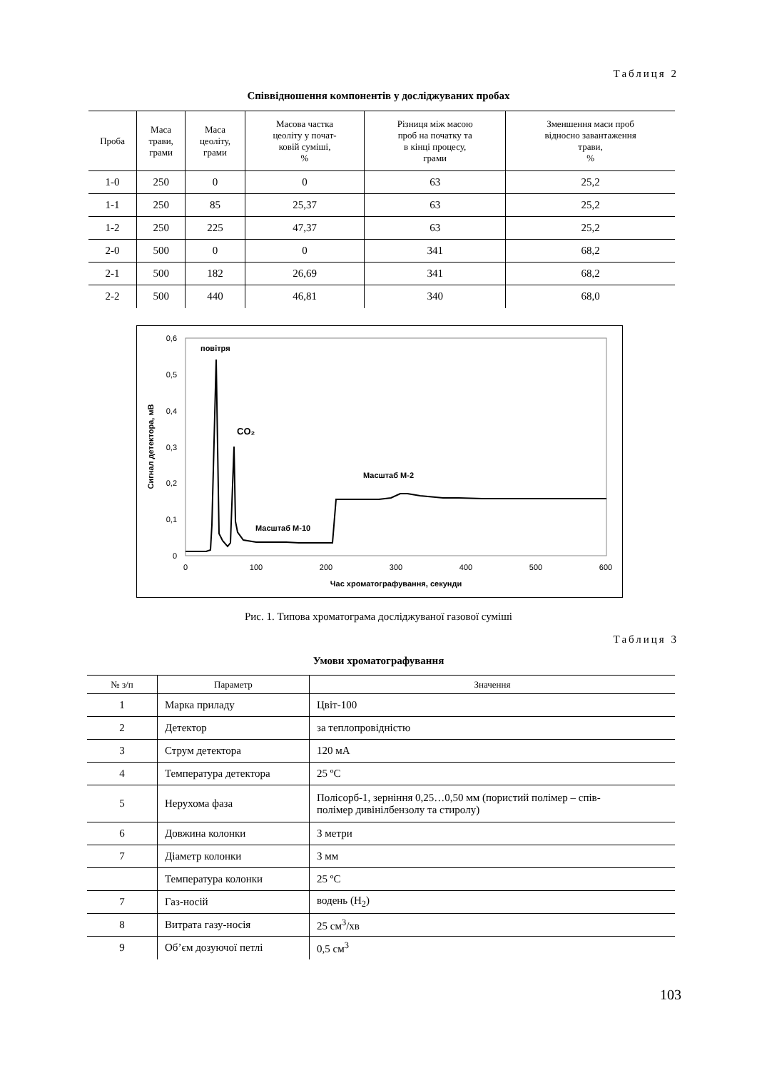Таблиця 2
Співвідношення компонентів у досліджуваних пробах
| Проба | Маса трави, грами | Маса цеоліту, грами | Масова частка цеоліту у почат- ковій суміші, % | Різниця між масою проб на початку та в кінці процесу, грами | Зменшення маси проб відносно завантаження трави, % |
| --- | --- | --- | --- | --- | --- |
| 1-0 | 250 | 0 | 0 | 63 | 25,2 |
| 1-1 | 250 | 85 | 25,37 | 63 | 25,2 |
| 1-2 | 250 | 225 | 47,37 | 63 | 25,2 |
| 2-0 | 500 | 0 | 0 | 341 | 68,2 |
| 2-1 | 500 | 182 | 26,69 | 341 | 68,2 |
| 2-2 | 500 | 440 | 46,81 | 340 | 68,0 |
0
0,1
0,2
0,3
0,4
0,5
0,6
0
100
200
300
400
500
600
Час хроматографування, секунди
Сигнал детектора, мВ
повітря
CO₂
Масштаб М-2
Масштаб М-10
Рис. 1. Типова хроматограма досліджуваної газової суміші
Таблиця 3
Умови хроматографування
| № з/п | Параметр | Значення |
| --- | --- | --- |
| 1 | Марка приладу | Цвіт-100 |
| 2 | Детектор | за теплопровідністю |
| 3 | Струм детектора | 120 мА |
| 4 | Температура детектора | 25 ºС |
| 5 | Нерухома фаза | Полісорб-1, зерніння 0,25…0,50 мм (пористий полімер – спів- полімер дивінілбензолу та стиролу) |
| 6 | Довжина колонки | 3 метри |
| 7 | Діаметр колонки | 3 мм |
| | Температура колонки | 25 ºС |
| 7 | Газ-носій | водень (Н<sub>2</sub>) |
| 8 | Витрата газу-носія | 25 см<sup>3</sup>/хв |
| 9 | Об’єм дозуючої петлі | 0,5 см<sup>3</sup> |
103